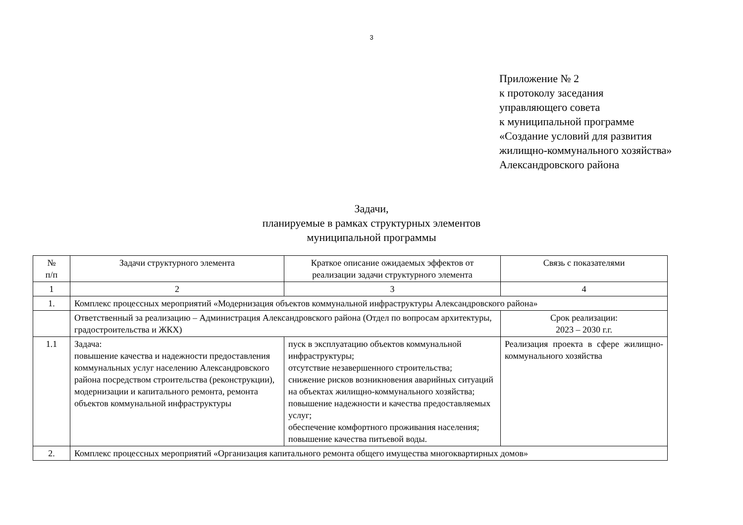3
Приложение № 2
к протоколу заседания
управляющего совета
к муниципальной программе
«Создание условий для развития
жилищно-коммунального хозяйства»
Александровского района
Задачи,
планируемые в рамках структурных элементов
муниципальной программы
| № п/п | Задачи структурного элемента | Краткое описание ожидаемых эффектов от реализации задачи структурного элемента | Связь с показателями |
| 1 | 2 | 3 | 4 |
| 1. | Комплекс процессных мероприятий «Модернизация объектов коммунальной инфраструктуры Александровского района» | | |
| | Ответственный за реализацию – Администрация Александровского района (Отдел по вопросам архитектуры, градостроительства и ЖКХ) | | Срок реализации: 2023 – 2030 г.г. |
| 1.1 | Задача: повышение качества и надежности предоставления коммунальных услуг населению Александровского района посредством строительства (реконструкции), модернизации и капитального ремонта, ремонта объектов коммунальной инфраструктуры | пуск в эксплуатацию объектов коммунальной инфраструктуры; отсутствие незавершенного строительства; снижение рисков возникновения аварийных ситуаций на объектах жилищно-коммунального хозяйства; повышение надежности и качества предоставляемых услуг; обеспечение комфортного проживания населения; повышение качества питьевой воды. | Реализация проекта в сфере жилищно-коммунального хозяйства |
| 2. | Комплекс процессных мероприятий «Организация капитального ремонта общего имущества многоквартирных домов» | | |